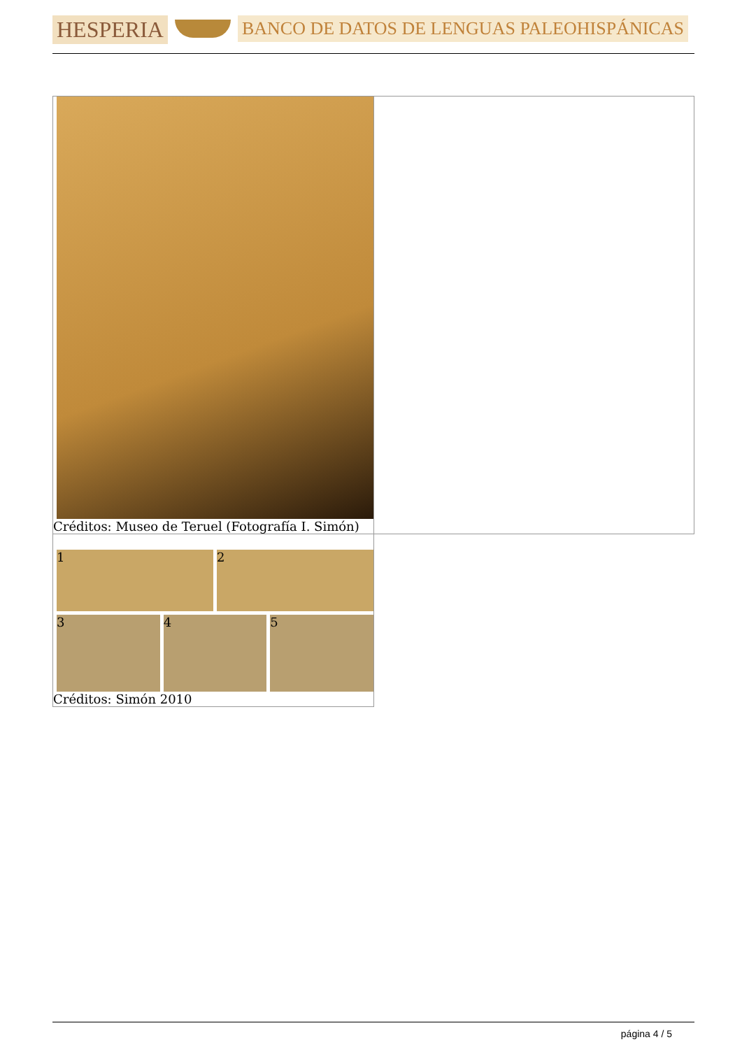HESPERIA
BANCO DE DATOS DE LENGUAS PALEOHISPÁNICAS
| Créditos: Museo de Teruel (Fotografía I. Simón) | |
| 1 2 3 4 5 Créditos: Simón 2010 | |
página 4 / 5